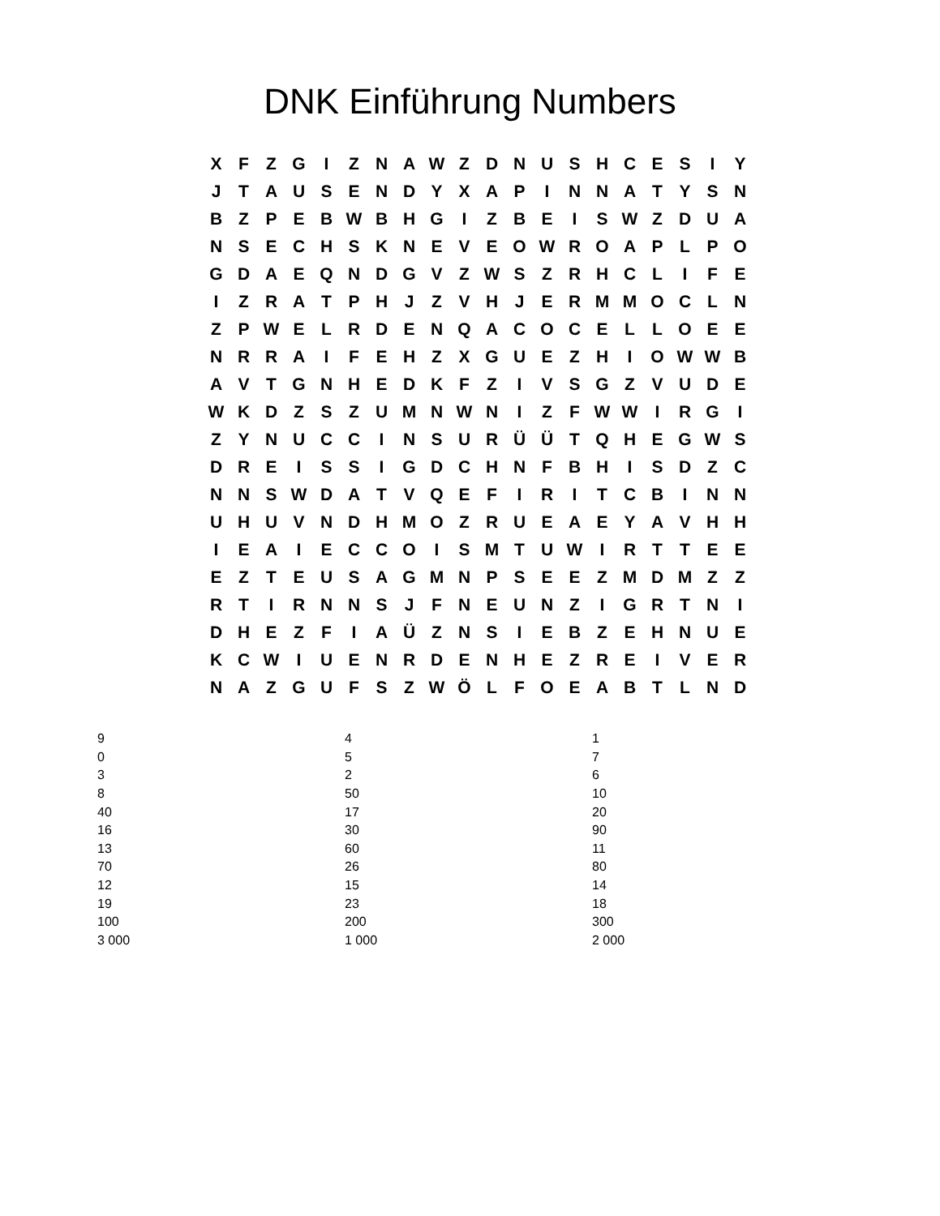DNK Einführung Numbers
| X | F | Z | G | I | Z | N | A | W | Z | D | N | U | S | H | C | E | S | I | Y |
| J | T | A | U | S | E | N | D | Y | X | A | P | I | N | N | A | T | Y | S | N |
| B | Z | P | E | B | W | B | H | G | I | Z | B | E | I | S | W | Z | D | U | A |
| N | S | E | C | H | S | K | N | E | V | E | O | W | R | O | A | P | L | P | O |
| G | D | A | E | Q | N | D | G | V | Z | W | S | Z | R | H | C | L | I | F | E |
| I | Z | R | A | T | P | H | J | Z | V | H | J | E | R | M | M | O | C | L | N |
| Z | P | W | E | L | R | D | E | N | Q | A | C | O | C | E | L | L | O | E | E |
| N | R | R | A | I | F | E | H | Z | X | G | U | E | Z | H | I | O | W | W | B |
| A | V | T | G | N | H | E | D | K | F | Z | I | V | S | G | Z | V | U | D | E |
| W | K | D | Z | S | Z | U | M | N | W | N | I | Z | F | W | W | I | R | G | I |
| Z | Y | N | U | C | C | I | N | S | U | R | Ü | Ü | T | Q | H | E | G | W | S |
| D | R | E | I | S | S | I | G | D | C | H | N | F | B | H | I | S | D | Z | C |
| N | N | S | W | D | A | T | V | Q | E | F | I | R | I | T | C | B | I | N | N |
| U | H | U | V | N | D | H | M | O | Z | R | U | E | A | E | Y | A | V | H | H |
| I | E | A | I | E | C | C | O | I | S | M | T | U | W | I | R | T | T | E | E |
| E | Z | T | E | U | S | A | G | M | N | P | S | E | E | Z | M | D | M | Z | Z |
| R | T | I | R | N | N | S | J | F | N | E | U | N | Z | I | G | R | T | N | I |
| D | H | E | Z | F | I | A | Ü | Z | N | S | I | E | B | Z | E | H | N | U | E |
| K | C | W | I | U | E | N | R | D | E | N | H | E | Z | R | E | I | V | E | R |
| N | A | Z | G | U | F | S | Z | W | Ö | L | F | O | E | A | B | T | L | N | D |
| 9 | 4 | 1 |
| 0 | 5 | 7 |
| 3 | 2 | 6 |
| 8 | 50 | 10 |
| 40 | 17 | 20 |
| 16 | 30 | 90 |
| 13 | 60 | 11 |
| 70 | 26 | 80 |
| 12 | 15 | 14 |
| 19 | 23 | 18 |
| 100 | 200 | 300 |
| 3 000 | 1 000 | 2 000 |